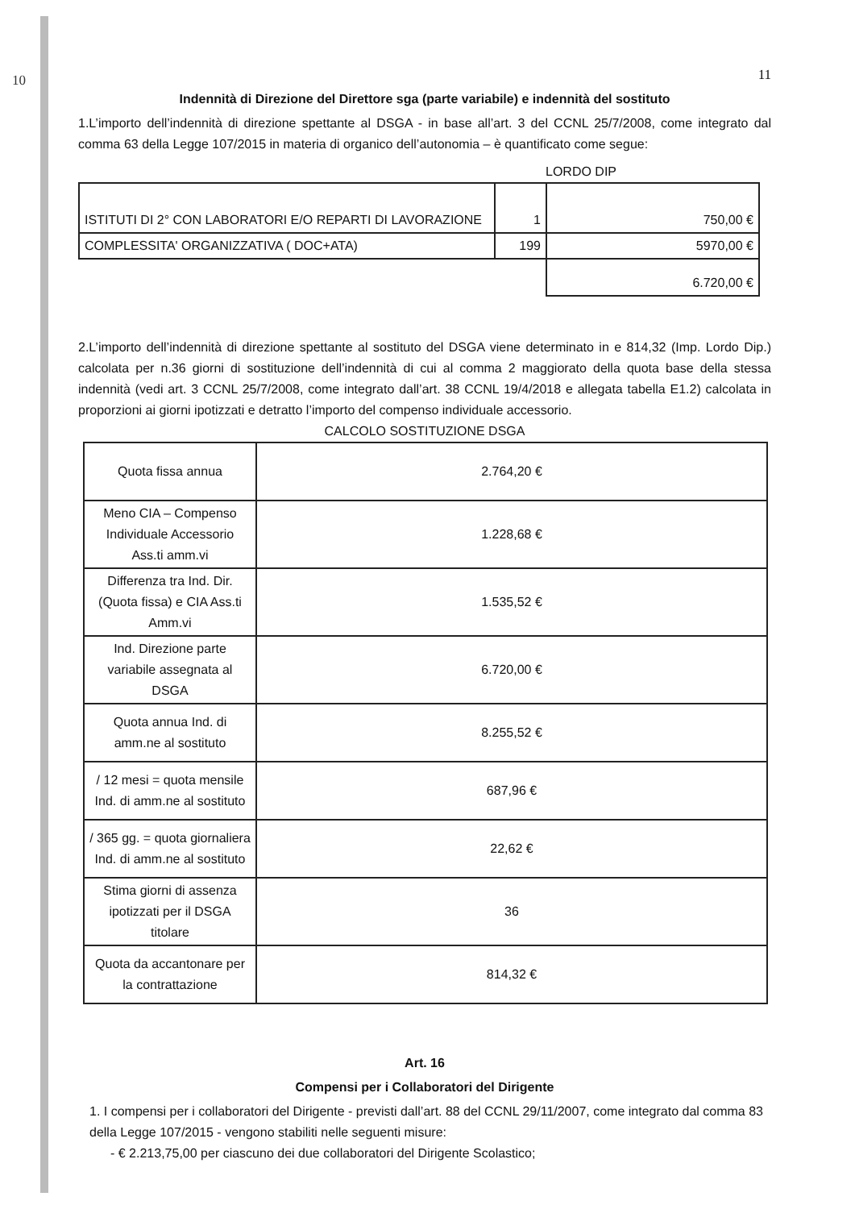10
11
Indennità di Direzione del Direttore sga (parte variabile) e indennità del sostituto
1.L’importo dell’indennità di direzione spettante al DSGA - in base all’art. 3 del CCNL 25/7/2008, come integrato dal comma 63 della Legge 107/2015 in materia di organico dell’autonomia – è quantificato come segue:
LORDO DIP
| ISTITUTI DI 2° CON LABORATORI E/O REPARTI DI LAVORAZIONE | 1 | 750,00 € |
| COMPLESSITA' ORGANIZZATIVA ( DOC+ATA) | 199 | 5970,00 € |
| | | 6.720,00 € |
2.L’importo dell’indennità di direzione spettante al sostituto del DSGA viene determinato in e 814,32 (Imp. Lordo Dip.) calcolata per n.36 giorni di sostituzione dell’indennità di cui al comma 2 maggiorato della quota base della stessa indennità (vedi art. 3 CCNL 25/7/2008, come integrato dall’art. 38 CCNL 19/4/2018 e allegata tabella E1.2) calcolata in proporzioni ai giorni ipotizzati e detratto l’importo del compenso individuale accessorio.
CALCOLO SOSTITUZIONE DSGA
| Quota fissa annua | 2.764,20 € |
| Meno CIA – Compenso Individuale Accessorio Ass.ti amm.vi | 1.228,68 € |
| Differenza tra Ind. Dir. (Quota fissa) e CIA Ass.ti Amm.vi | 1.535,52 € |
| Ind. Direzione parte variabile assegnata al DSGA | 6.720,00 € |
| Quota annua Ind. di amm.ne al sostituto | 8.255,52 € |
| / 12 mesi = quota mensile Ind. di amm.ne al sostituto | 687,96 € |
| / 365 gg. = quota giornaliera Ind. di amm.ne al sostituto | 22,62 € |
| Stima giorni di assenza ipotizzati per il DSGA titolare | 36 |
| Quota da accantonare per la contrattazione | 814,32 € |
Art. 16
Compensi per i Collaboratori del Dirigente
1. I compensi per i collaboratori del Dirigente - previsti dall’art. 88 del CCNL 29/11/2007, come integrato dal comma 83 della Legge 107/2015 - vengono stabiliti nelle seguenti misure:
- € 2.213,75,00 per ciascuno dei due collaboratori del Dirigente Scolastico;